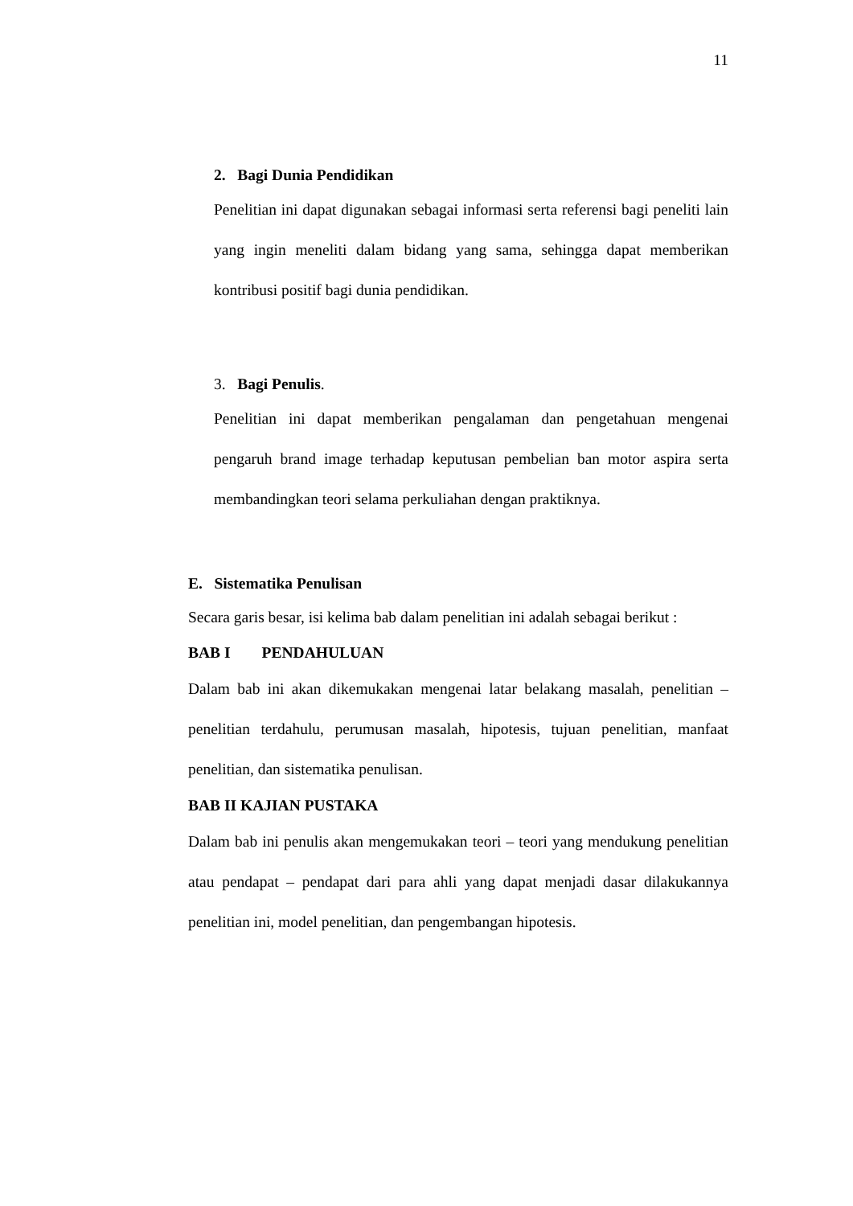11
2. Bagi Dunia Pendidikan
Penelitian ini dapat digunakan sebagai informasi serta referensi bagi peneliti lain yang ingin meneliti dalam bidang yang sama, sehingga dapat memberikan kontribusi positif bagi dunia pendidikan.
3. Bagi Penulis.
Penelitian ini dapat memberikan pengalaman dan pengetahuan mengenai pengaruh brand image terhadap keputusan pembelian ban motor aspira serta membandingkan teori selama perkuliahan dengan praktiknya.
E. Sistematika Penulisan
Secara garis besar, isi kelima bab dalam penelitian ini adalah sebagai berikut :
BAB I PENDAHULUAN
Dalam bab ini akan dikemukakan mengenai latar belakang masalah, penelitian – penelitian terdahulu, perumusan masalah, hipotesis, tujuan penelitian, manfaat penelitian, dan sistematika penulisan.
BAB II KAJIAN PUSTAKA
Dalam bab ini penulis akan mengemukakan teori – teori yang mendukung penelitian atau pendapat – pendapat dari para ahli yang dapat menjadi dasar dilakukannya penelitian ini, model penelitian, dan pengembangan hipotesis.